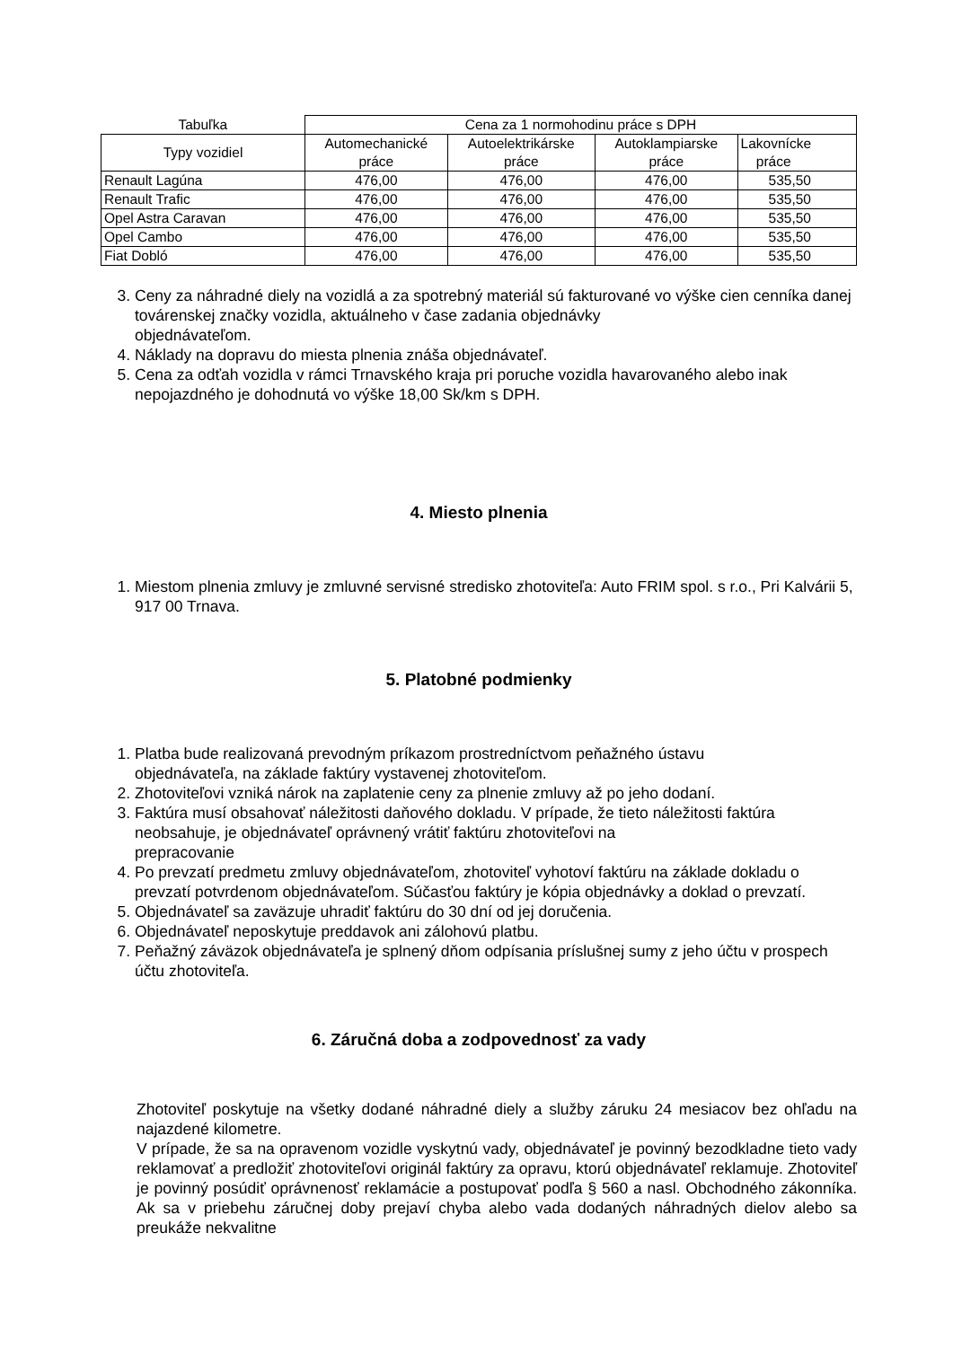| Tabuľka | Cena za 1 normohodinu práce s DPH | | | |
| --- | --- | --- | --- | --- |
| Typy vozidiel | Automechanické práce | Autoelektrikárske práce | Autoklampiarske práce | Lakovnícke práce |
| Renault Lagúna | 476,00 | 476,00 | 476,00 | 535,50 |
| Renault Trafic | 476,00 | 476,00 | 476,00 | 535,50 |
| Opel Astra Caravan | 476,00 | 476,00 | 476,00 | 535,50 |
| Opel Cambo | 476,00 | 476,00 | 476,00 | 535,50 |
| Fiat Dobló | 476,00 | 476,00 | 476,00 | 535,50 |
3. Ceny za náhradné diely na vozidlá a za spotrebný materiál sú fakturované vo výške cien cenníka danej továrenskej značky vozidla, aktuálneho v čase zadania objednávky
objednávateľom.
4. Náklady na dopravu do miesta plnenia znáša objednávateľ.
5. Cena za odťah vozidla v rámci Trnavského kraja pri poruche vozidla havarovaného alebo inak nepojazdného je dohodnutá vo výške 18,00 Sk/km s DPH.
4. Miesto plnenia
1. Miestom plnenia zmluvy je zmluvné servisné stredisko zhotoviteľa: Auto FRIM spol. s r.o., Pri Kalvárii 5, 917 00 Trnava.
5. Platobné podmienky
1. Platba bude realizovaná prevodným príkazom prostredníctvom peňažného ústavu
objednávateľa, na základe faktúry vystavenej zhotoviteľom.
2. Zhotoviteľovi vzniká nárok na zaplatenie ceny za plnenie zmluvy až po jeho dodaní.
3. Faktúra musí obsahovať náležitosti daňového dokladu. V prípade, že tieto náležitosti faktúra neobsahuje, je objednávateľ oprávnený vrátiť faktúru zhotoviteľovi na
prepracovanie
4. Po prevzatí predmetu zmluvy objednávateľom, zhotoviteľ vyhotoví faktúru na základe dokladu o prevzatí potvrdenom objednávateľom. Súčasťou faktúry je kópia objednávky a doklad o prevzatí.
5. Objednávateľ sa zaväzuje uhradiť faktúru do 30 dní od jej doručenia.
6. Objednávateľ neposkytuje preddavok ani zálohovú platbu.
7. Peňažný záväzok objednávateľa je splnený dňom odpísania príslušnej sumy z jeho účtu v prospech účtu zhotoviteľa.
6. Záručná doba a zodpovednosť za vady
Zhotoviteľ poskytuje na všetky dodané náhradné diely a služby záruku 24 mesiacov bez ohľadu na najazdené kilometre.
V prípade, že sa na opravenom vozidle vyskytnú vady, objednávateľ je povinný bezodkladne tieto vady reklamovať a predložiť zhotoviteľovi originál faktúry za opravu, ktorú objednávateľ reklamuje. Zhotoviteľ je povinný posúdiť oprávnenosť reklamácie a postupovať podľa § 560 a nasl. Obchodného zákonníka. Ak sa v priebehu záručnej doby prejaví chyba alebo vada dodaných náhradných dielov alebo sa preukáže nekvalitne